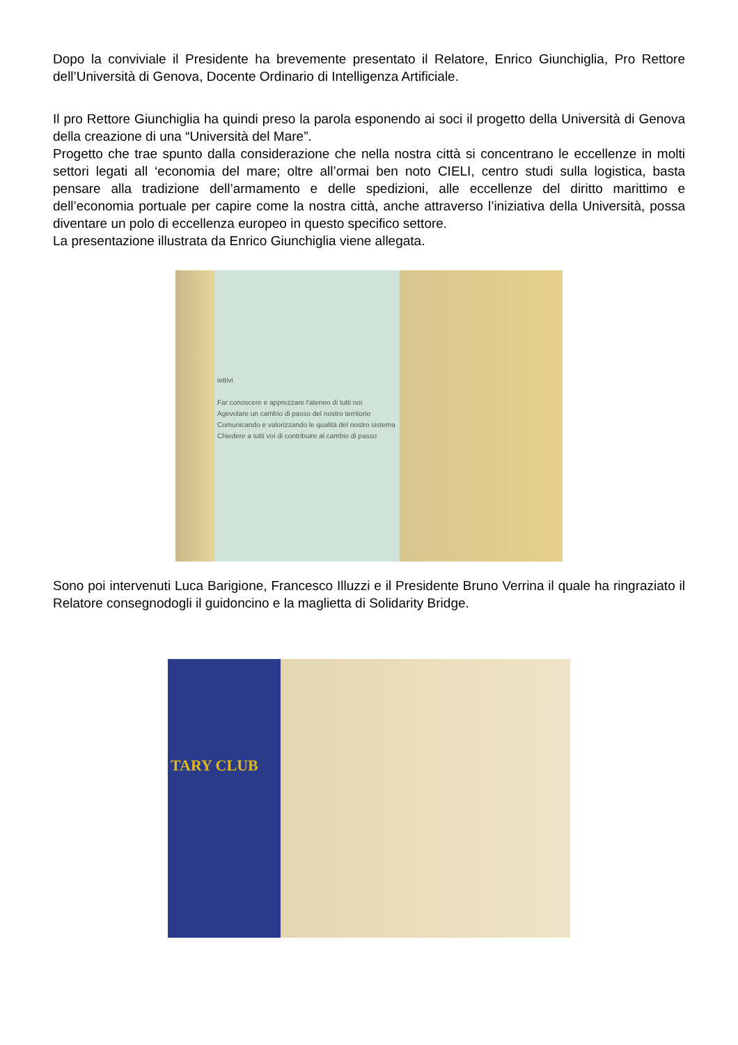Dopo la conviviale il Presidente ha brevemente presentato il Relatore, Enrico Giunchiglia, Pro Rettore dell’Università di Genova, Docente Ordinario di Intelligenza Artificiale.
Il pro Rettore Giunchiglia ha quindi preso la parola esponendo ai soci il progetto della Università di Genova della creazione di una “Università del Mare”.
Progetto che trae spunto dalla considerazione che nella nostra città si concentrano le eccellenze in molti settori legati all ‘economia del mare; oltre all’ormai ben noto CIELI, centro studi sulla logistica, basta pensare alla tradizione dell’armamento e delle spedizioni, alle eccellenze del diritto marittimo e dell’economia portuale per capire come la nostra città, anche attraverso l’iniziativa della Università, possa diventare un polo di eccellenza europeo in questo specifico settore.
La presentazione illustrata da Enrico Giunchiglia viene allegata.
iettivi
Far conoscere e apprezzare l'ateneo di tutti noi
Agevolare un cambio di passo del nostro territorio
Comunicando e valorizzando le qualità del nostro sistema
Chiedere a tutti voi di contribuire al cambio di passo
Sono poi intervenuti Luca Barigione, Francesco Illuzzi e il Presidente Bruno Verrina il quale ha ringraziato il Relatore consegnodogli il guidoncino e la maglietta di Solidarity Bridge.
TARY CLUB